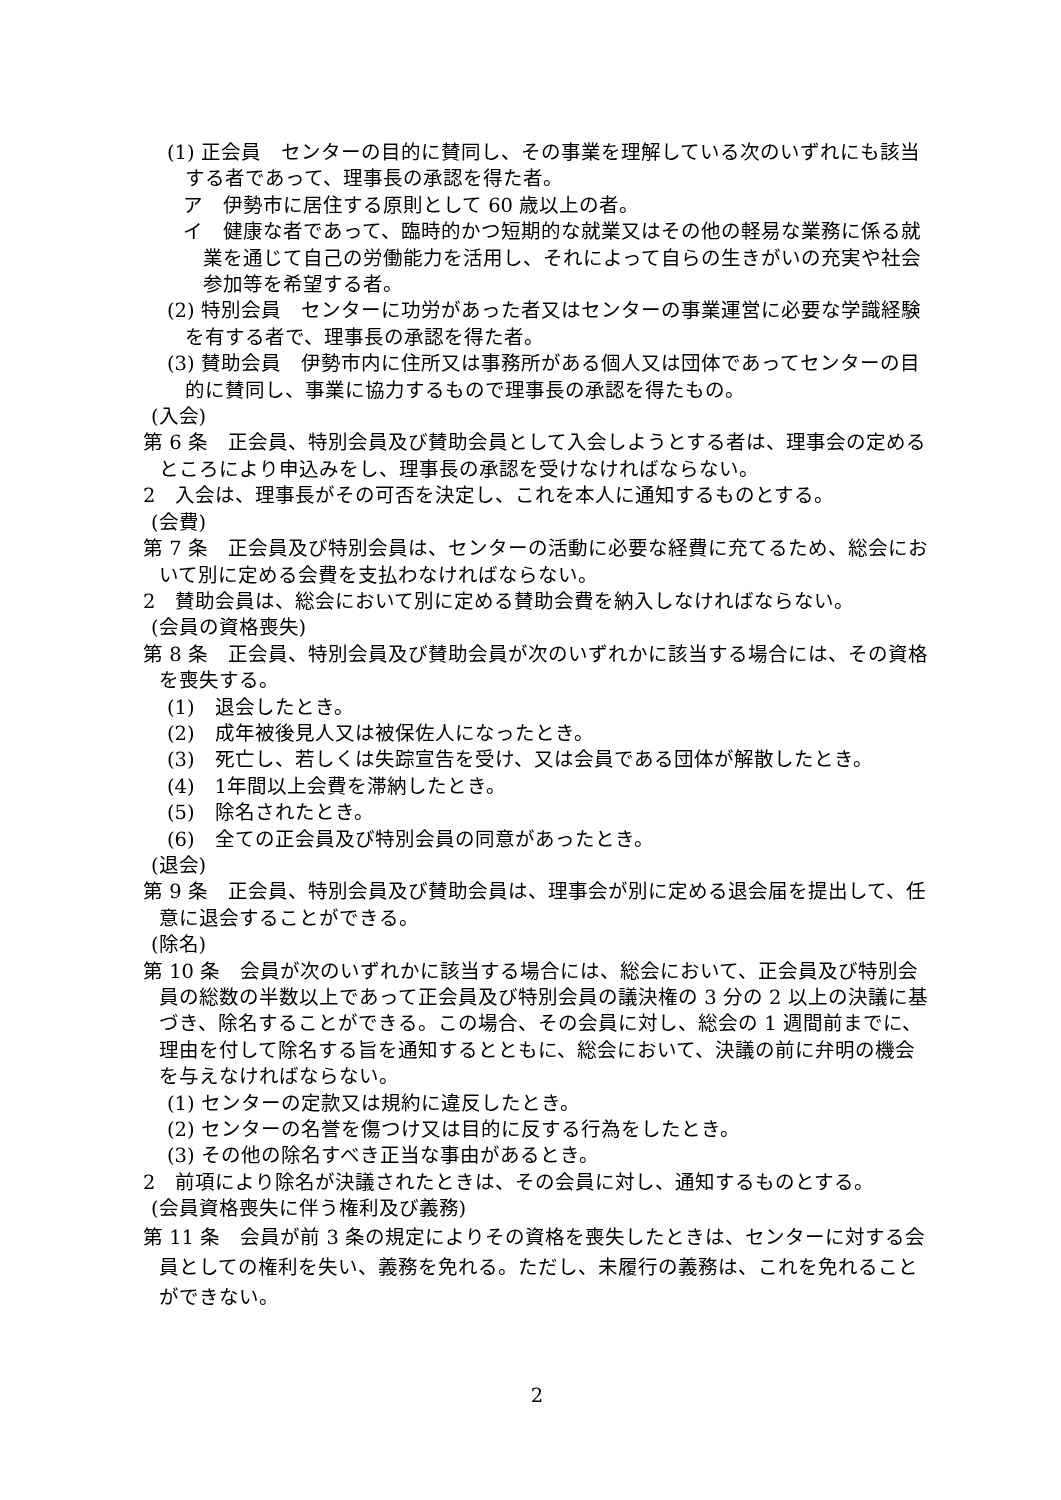(1) 正会員　センターの目的に賛同し、その事業を理解している次のいずれにも該当する者であって、理事長の承認を得た者。
ア　伊勢市に居住する原則として 60 歳以上の者。
イ　健康な者であって、臨時的かつ短期的な就業又はその他の軽易な業務に係る就業を通じて自己の労働能力を活用し、それによって自らの生きがいの充実や社会参加等を希望する者。
(2) 特別会員　センターに功労があった者又はセンターの事業運営に必要な学識経験を有する者で、理事長の承認を得た者。
(3) 賛助会員　伊勢市内に住所又は事務所がある個人又は団体であってセンターの目的に賛同し、事業に協力するもので理事長の承認を得たもの。
(入会)
第 6 条　正会員、特別会員及び賛助会員として入会しようとする者は、理事会の定めるところにより申込みをし、理事長の承認を受けなければならない。
2　入会は、理事長がその可否を決定し、これを本人に通知するものとする。
(会費)
第 7 条　正会員及び特別会員は、センターの活動に必要な経費に充てるため、総会において別に定める会費を支払わなければならない。
2　賛助会員は、総会において別に定める賛助会費を納入しなければならない。
(会員の資格喪失)
第 8 条　正会員、特別会員及び賛助会員が次のいずれかに該当する場合には、その資格を喪失する。
(1)　退会したとき。
(2)　成年被後見人又は被保佐人になったとき。
(3)　死亡し、若しくは失踪宣告を受け、又は会員である団体が解散したとき。
(4)　1年間以上会費を滞納したとき。
(5)　除名されたとき。
(6)　全ての正会員及び特別会員の同意があったとき。
(退会)
第 9 条　正会員、特別会員及び賛助会員は、理事会が別に定める退会届を提出して、任意に退会することができる。
(除名)
第 10 条　会員が次のいずれかに該当する場合には、総会において、正会員及び特別会員の総数の半数以上であって正会員及び特別会員の議決権の 3 分の 2 以上の決議に基づき、除名することができる。この場合、その会員に対し、総会の 1 週間前までに、理由を付して除名する旨を通知するとともに、総会において、決議の前に弁明の機会を与えなければならない。
(1) センターの定款又は規約に違反したとき。
(2) センターの名誉を傷つけ又は目的に反する行為をしたとき。
(3) その他の除名すべき正当な事由があるとき。
2　前項により除名が決議されたときは、その会員に対し、通知するものとする。
(会員資格喪失に伴う権利及び義務)
第 11 条　会員が前 3 条の規定によりその資格を喪失したときは、センターに対する会員としての権利を失い、義務を免れる。ただし、未履行の義務は、これを免れることができない。
2